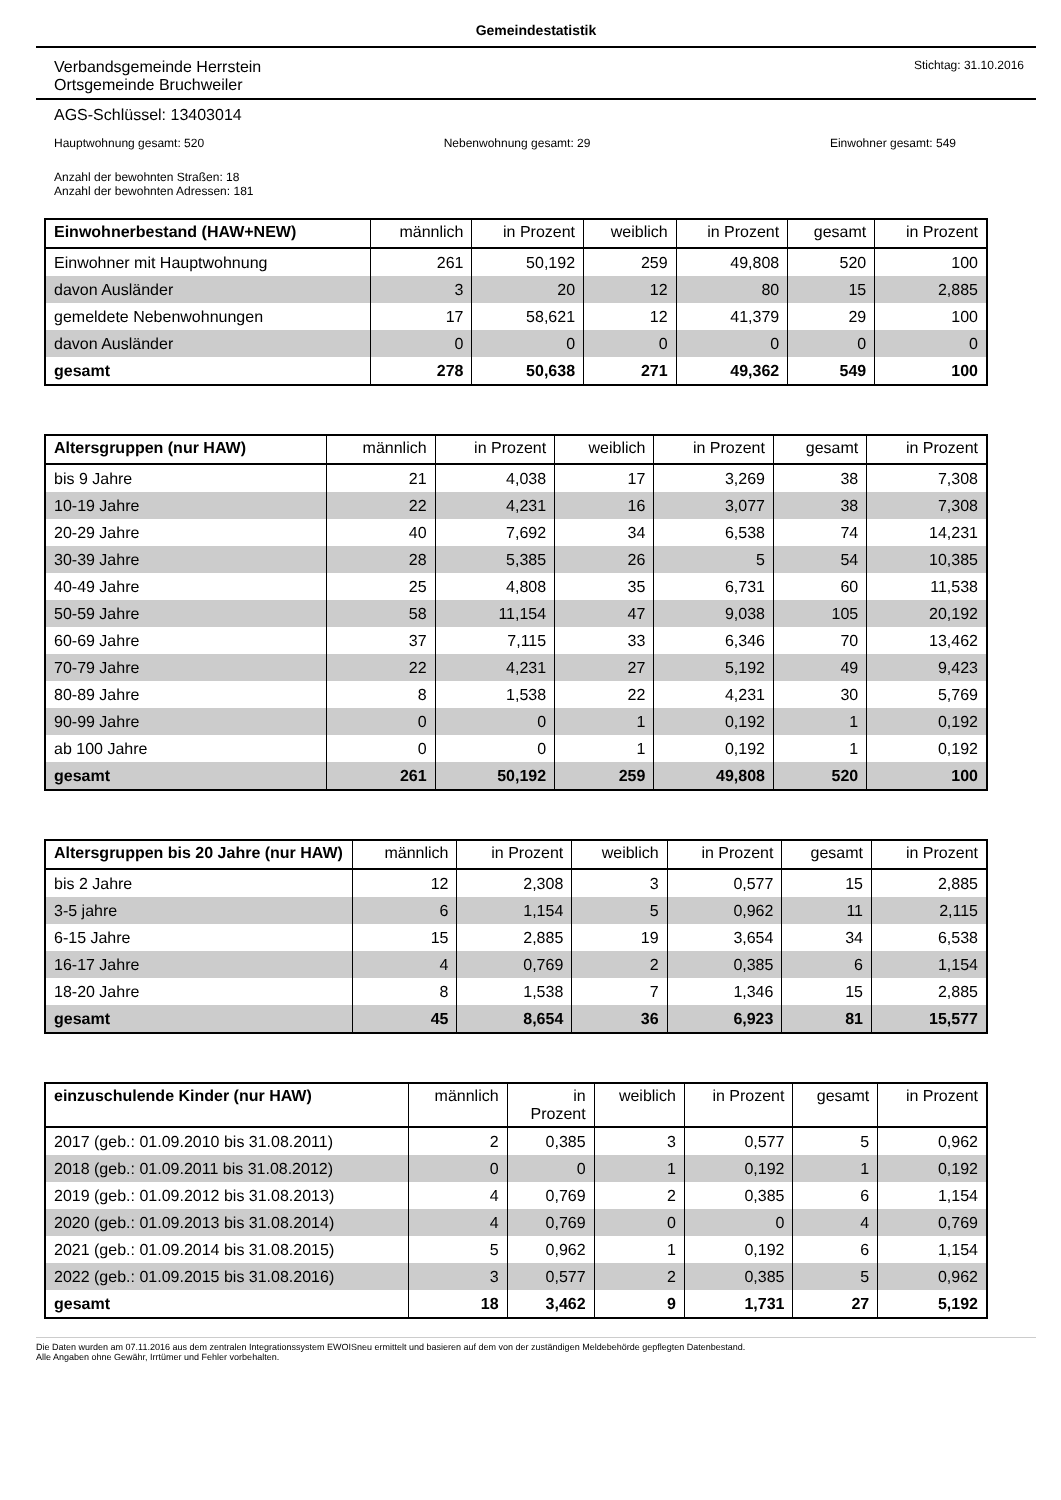Gemeindestatistik
Verbandsgemeinde Herrstein
Ortsgemeinde Bruchweiler
Stichtag: 31.10.2016
AGS-Schlüssel: 13403014
Hauptwohnung gesamt: 520 Nebenwohnung gesamt: 29 Einwohner gesamt: 549
Anzahl der bewohnten Straßen: 18
Anzahl der bewohnten Adressen: 181
| Einwohnerbestand (HAW+NEW) | männlich | in Prozent | weiblich | in Prozent | gesamt | in Prozent |
| --- | --- | --- | --- | --- | --- | --- |
| Einwohner mit Hauptwohnung | 261 | 50,192 | 259 | 49,808 | 520 | 100 |
| davon Ausländer | 3 | 20 | 12 | 80 | 15 | 2,885 |
| gemeldete Nebenwohnungen | 17 | 58,621 | 12 | 41,379 | 29 | 100 |
| davon Ausländer | 0 | 0 | 0 | 0 | 0 | 0 |
| gesamt | 278 | 50,638 | 271 | 49,362 | 549 | 100 |
| Altersgruppen (nur HAW) | männlich | in Prozent | weiblich | in Prozent | gesamt | in Prozent |
| --- | --- | --- | --- | --- | --- | --- |
| bis 9 Jahre | 21 | 4,038 | 17 | 3,269 | 38 | 7,308 |
| 10-19 Jahre | 22 | 4,231 | 16 | 3,077 | 38 | 7,308 |
| 20-29 Jahre | 40 | 7,692 | 34 | 6,538 | 74 | 14,231 |
| 30-39 Jahre | 28 | 5,385 | 26 | 5 | 54 | 10,385 |
| 40-49 Jahre | 25 | 4,808 | 35 | 6,731 | 60 | 11,538 |
| 50-59 Jahre | 58 | 11,154 | 47 | 9,038 | 105 | 20,192 |
| 60-69 Jahre | 37 | 7,115 | 33 | 6,346 | 70 | 13,462 |
| 70-79 Jahre | 22 | 4,231 | 27 | 5,192 | 49 | 9,423 |
| 80-89 Jahre | 8 | 1,538 | 22 | 4,231 | 30 | 5,769 |
| 90-99 Jahre | 0 | 0 | 1 | 0,192 | 1 | 0,192 |
| ab 100 Jahre | 0 | 0 | 1 | 0,192 | 1 | 0,192 |
| gesamt | 261 | 50,192 | 259 | 49,808 | 520 | 100 |
| Altersgruppen bis 20 Jahre (nur HAW) | männlich | in Prozent | weiblich | in Prozent | gesamt | in Prozent |
| --- | --- | --- | --- | --- | --- | --- |
| bis 2 Jahre | 12 | 2,308 | 3 | 0,577 | 15 | 2,885 |
| 3-5 jahre | 6 | 1,154 | 5 | 0,962 | 11 | 2,115 |
| 6-15 Jahre | 15 | 2,885 | 19 | 3,654 | 34 | 6,538 |
| 16-17 Jahre | 4 | 0,769 | 2 | 0,385 | 6 | 1,154 |
| 18-20 Jahre | 8 | 1,538 | 7 | 1,346 | 15 | 2,885 |
| gesamt | 45 | 8,654 | 36 | 6,923 | 81 | 15,577 |
| einzuschulende Kinder (nur HAW) | männlich | in Prozent | weiblich | in Prozent | gesamt | in Prozent |
| --- | --- | --- | --- | --- | --- | --- |
| 2017 (geb.: 01.09.2010 bis 31.08.2011) | 2 | 0,385 | 3 | 0,577 | 5 | 0,962 |
| 2018 (geb.: 01.09.2011 bis 31.08.2012) | 0 | 0 | 1 | 0,192 | 1 | 0,192 |
| 2019 (geb.: 01.09.2012 bis 31.08.2013) | 4 | 0,769 | 2 | 0,385 | 6 | 1,154 |
| 2020 (geb.: 01.09.2013 bis 31.08.2014) | 4 | 0,769 | 0 | 0 | 4 | 0,769 |
| 2021 (geb.: 01.09.2014 bis 31.08.2015) | 5 | 0,962 | 1 | 0,192 | 6 | 1,154 |
| 2022 (geb.: 01.09.2015 bis 31.08.2016) | 3 | 0,577 | 2 | 0,385 | 5 | 0,962 |
| gesamt | 18 | 3,462 | 9 | 1,731 | 27 | 5,192 |
Die Daten wurden am 07.11.2016 aus dem zentralen Integrationssystem EWOISneu ermittelt und basieren auf dem von der zuständigen Meldebehörde gepflegten Datenbestand.
Alle Angaben ohne Gewähr, Irrtümer und Fehler vorbehalten.